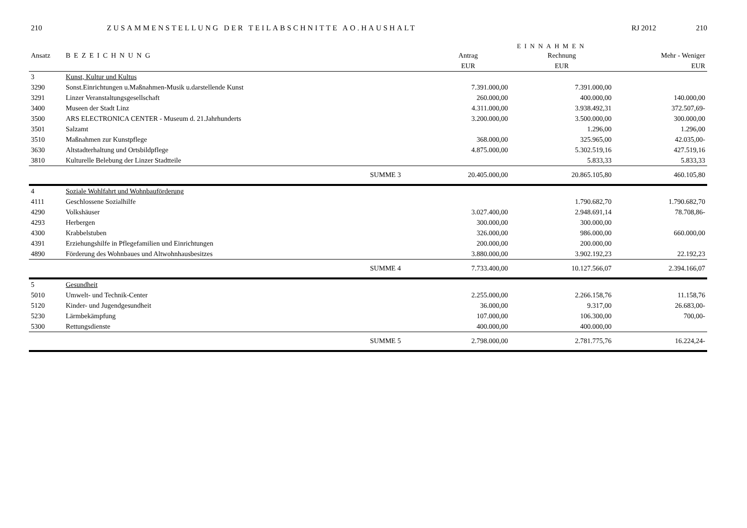210 ZUSAMMENSTELLUNG DER TEILABSCHNITTE AO.HAUSHALT RJ 2012 210
EINNAHMEN
| Ansatz | BEZEICHNUNG | | Antrag | Rechnung | Mehr - Weniger |
| --- | --- | --- | --- | --- | --- |
| | | | EUR | EUR | EUR |
| 3 | Kunst, Kultur und Kultus | | | | |
| 3290 | Sonst.Einrichtungen u.Maßnahmen-Musik u.darstellende Kunst | | 7.391.000,00 | 7.391.000,00 | |
| 3291 | Linzer Veranstaltungsgesellschaft | | 260.000,00 | 400.000,00 | 140.000,00 |
| 3400 | Museen der Stadt Linz | | 4.311.000,00 | 3.938.492,31 | 372.507,69- |
| 3500 | ARS ELECTRONICA CENTER - Museum d. 21.Jahrhunderts | | 3.200.000,00 | 3.500.000,00 | 300.000,00 |
| 3501 | Salzamt | | | 1.296,00 | 1.296,00 |
| 3510 | Maßnahmen zur Kunstpflege | | 368.000,00 | 325.965,00 | 42.035,00- |
| 3630 | Altstadterhaltung und Ortsbildpflege | | 4.875.000,00 | 5.302.519,16 | 427.519,16 |
| 3810 | Kulturelle Belebung der Linzer Stadtteile | | | 5.833,33 | 5.833,33 |
| | | SUMME 3 | 20.405.000,00 | 20.865.105,80 | 460.105,80 |
| 4 | Soziale Wohlfahrt und Wohnbauförderung | | | | |
| 4111 | Geschlossene Sozialhilfe | | | 1.790.682,70 | 1.790.682,70 |
| 4290 | Volkshäuser | | 3.027.400,00 | 2.948.691,14 | 78.708,86- |
| 4293 | Herbergen | | 300.000,00 | 300.000,00 | |
| 4300 | Krabbelstuben | | 326.000,00 | 986.000,00 | 660.000,00 |
| 4391 | Erziehungshilfe in Pflegefamilien und Einrichtungen | | 200.000,00 | 200.000,00 | |
| 4890 | Förderung des Wohnbaues und Altwohnhausbesitzes | | 3.880.000,00 | 3.902.192,23 | 22.192,23 |
| | | SUMME 4 | 7.733.400,00 | 10.127.566,07 | 2.394.166,07 |
| 5 | Gesundheit | | | | |
| 5010 | Umwelt- und Technik-Center | | 2.255.000,00 | 2.266.158,76 | 11.158,76 |
| 5120 | Kinder- und Jugendgesundheit | | 36.000,00 | 9.317,00 | 26.683,00- |
| 5230 | Lärmbekämpfung | | 107.000,00 | 106.300,00 | 700,00- |
| 5300 | Rettungsdienste | | 400.000,00 | 400.000,00 | |
| | | SUMME 5 | 2.798.000,00 | 2.781.775,76 | 16.224,24- |